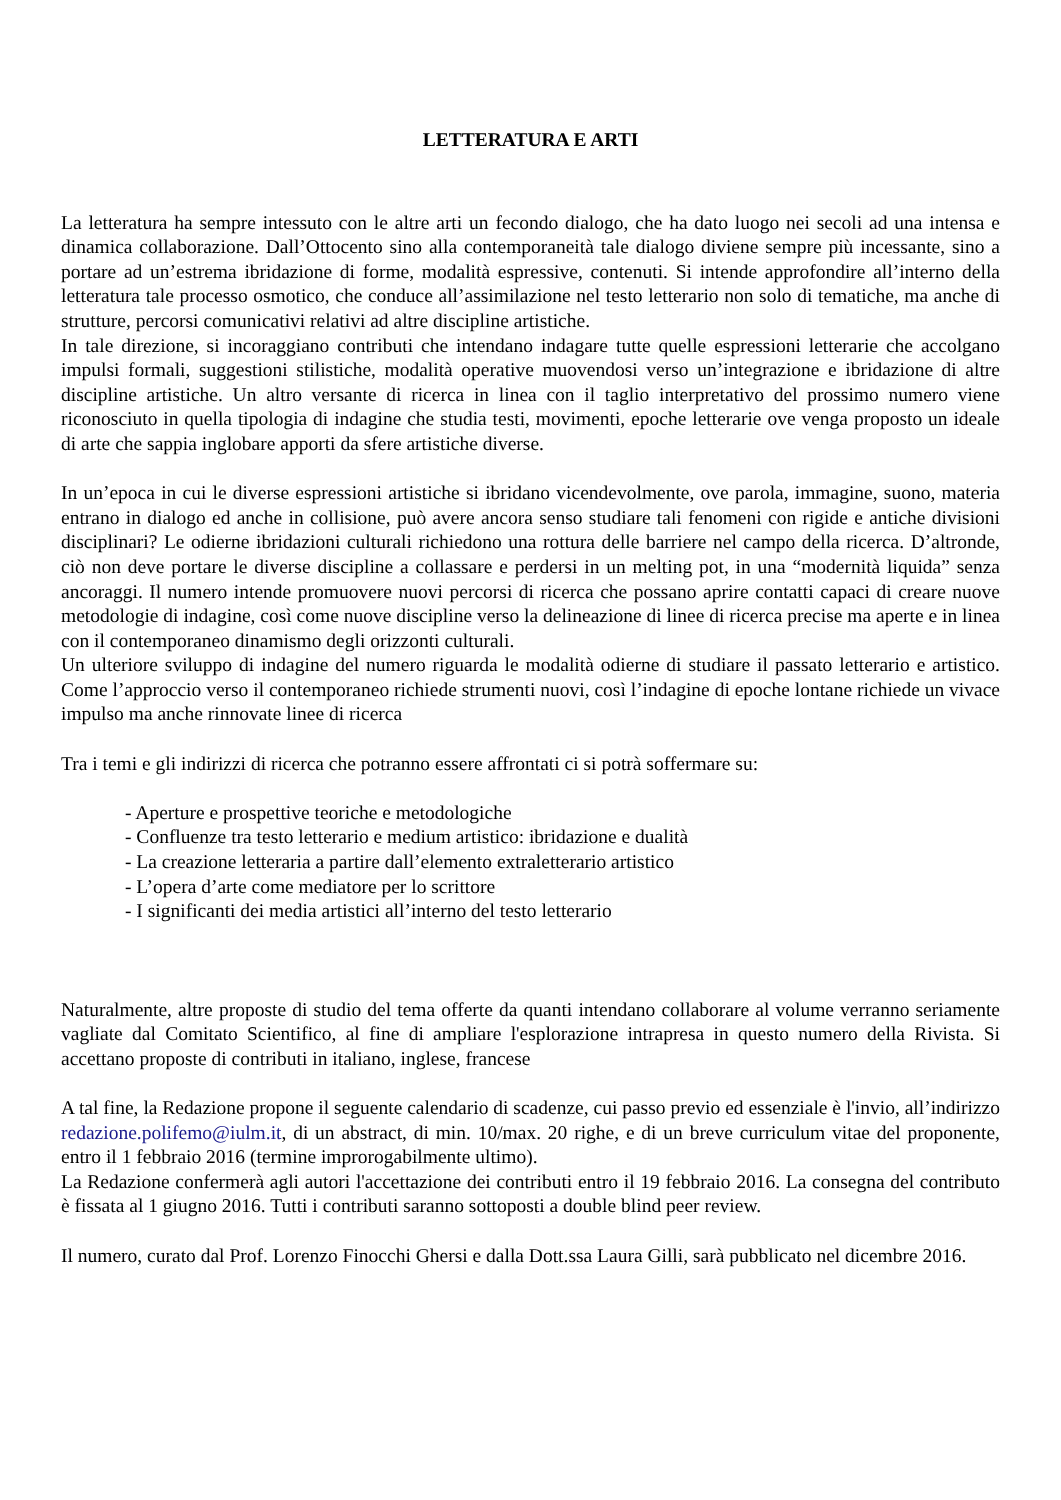LETTERATURA E ARTI
La letteratura ha sempre intessuto con le altre arti un fecondo dialogo, che ha dato luogo nei secoli ad una intensa e dinamica collaborazione. Dall’Ottocento sino alla contemporaneità tale dialogo diviene sempre più incessante, sino a portare ad un’estrema ibridazione di forme, modalità espressive, contenuti. Si intende approfondire all’interno della letteratura tale processo osmotico, che conduce all’assimilazione nel testo letterario non solo di tematiche, ma anche di strutture, percorsi comunicativi relativi ad altre discipline artistiche.
In tale direzione, si incoraggiano contributi che intendano indagare tutte quelle espressioni letterarie che accolgano impulsi formali, suggestioni stilistiche, modalità operative muovendosi verso un’integrazione e ibridazione di altre discipline artistiche. Un altro versante di ricerca in linea con il taglio interpretativo del prossimo numero viene riconosciuto in quella tipologia di indagine che studia testi, movimenti, epoche letterarie ove venga proposto un ideale di arte che sappia inglobare apporti da sfere artistiche diverse.
In un’epoca in cui le diverse espressioni artistiche si ibridano vicendevolmente, ove parola, immagine, suono, materia entrano in dialogo ed anche in collisione, può avere ancora senso studiare tali fenomeni con rigide e antiche divisioni disciplinari? Le odierne ibridazioni culturali richiedono una rottura delle barriere nel campo della ricerca. D’altronde, ciò non deve portare le diverse discipline a collassare e perdersi in un melting pot, in una “modernità liquida” senza ancoraggi. Il numero intende promuovere nuovi percorsi di ricerca che possano aprire contatti capaci di creare nuove metodologie di indagine, così come nuove discipline verso la delineazione di linee di ricerca precise ma aperte e in linea con il contemporaneo dinamismo degli orizzonti culturali.
Un ulteriore sviluppo di indagine del numero riguarda le modalità odierne di studiare il passato letterario e artistico. Come l’approccio verso il contemporaneo richiede strumenti nuovi, così l’indagine di epoche lontane richiede un vivace impulso ma anche rinnovate linee di ricerca
Tra i temi e gli indirizzi di ricerca che potranno essere affrontati ci si potrà soffermare su:
- Aperture e prospettive teoriche e metodologiche
- Confluenze tra testo letterario e medium artistico: ibridazione e dualità
- La creazione letteraria a partire dall’elemento extraletterario artistico
- L’opera d’arte come mediatore per lo scrittore
- I significanti dei media artistici all’interno del testo letterario
Naturalmente, altre proposte di studio del tema offerte da quanti intendano collaborare al volume verranno seriamente vagliate dal Comitato Scientifico, al fine di ampliare l'esplorazione intrapresa in questo numero della Rivista. Si accettano proposte di contributi in italiano, inglese, francese
A tal fine, la Redazione propone il seguente calendario di scadenze, cui passo previo ed essenziale è l'invio, all’indirizzo redazione.polifemo@iulm.it, di un abstract, di min. 10/max. 20 righe, e di un breve curriculum vitae del proponente, entro il 1 febbraio 2016 (termine improrogabilmente ultimo).
La Redazione confermerà agli autori l'accettazione dei contributi entro il 19 febbraio 2016. La consegna del contributo è fissata al 1 giugno 2016. Tutti i contributi saranno sottoposti a double blind peer review.
Il numero, curato dal Prof. Lorenzo Finocchi Ghersi e dalla Dott.ssa Laura Gilli, sarà pubblicato nel dicembre 2016.